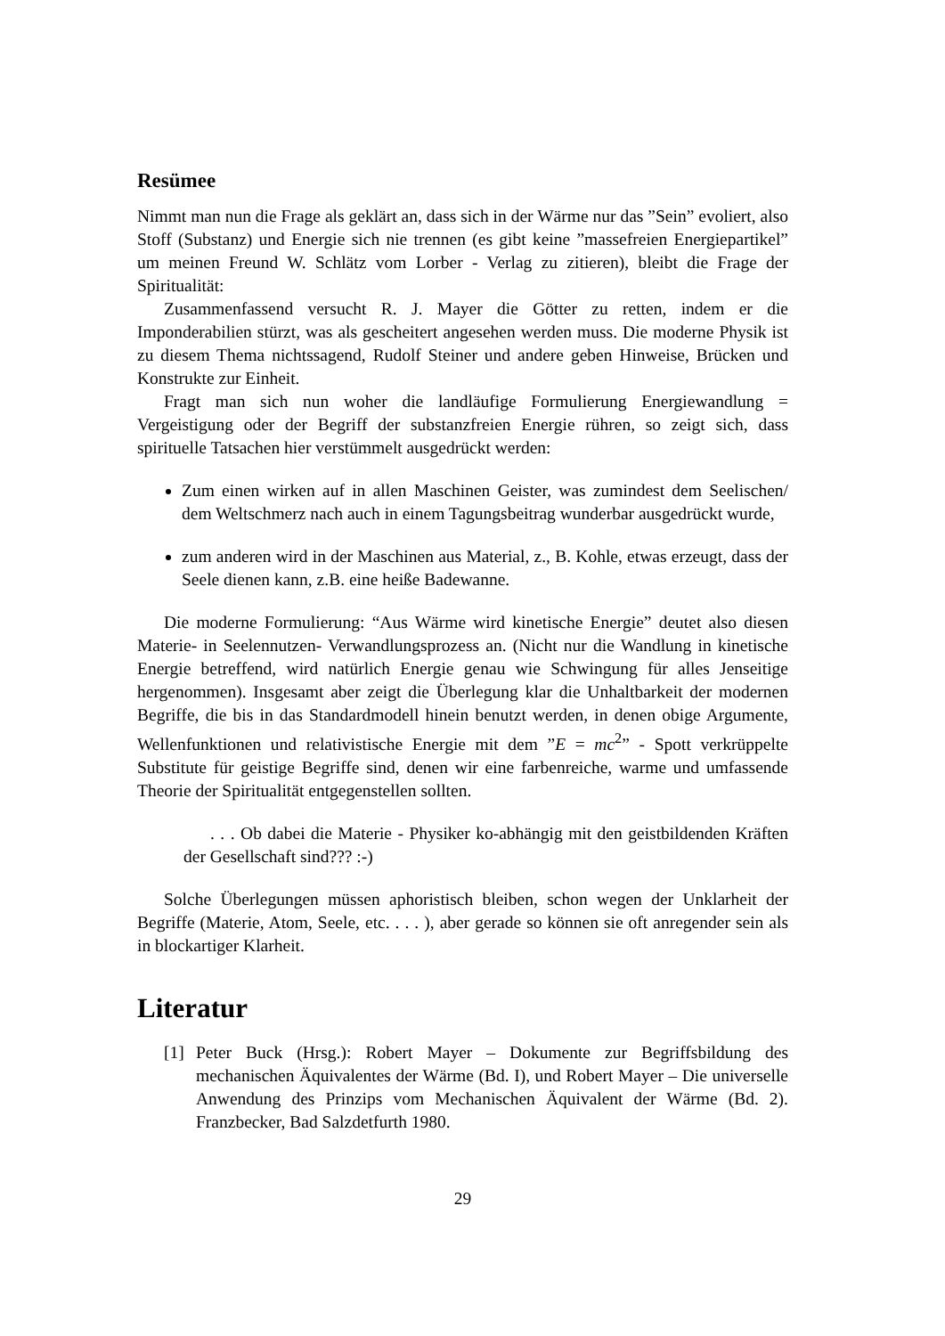Resümee
Nimmt man nun die Frage als geklärt an, dass sich in der Wärme nur das ”Sein” evoliert, also Stoff (Substanz) und Energie sich nie trennen (es gibt keine ”massefreien Energiepartikel” um meinen Freund W. Schlätz vom Lorber - Verlag zu zitieren), bleibt die Frage der Spiritualität:
Zusammenfassend versucht R. J. Mayer die Götter zu retten, indem er die Imponderabilien stürzt, was als gescheitert angesehen werden muss. Die moderne Physik ist zu diesem Thema nichtssagend, Rudolf Steiner und andere geben Hinweise, Brücken und Konstrukte zur Einheit.
Fragt man sich nun woher die landläufige Formulierung Energiewandlung = Vergeistigung oder der Begriff der substanzfreien Energie rühren, so zeigt sich, dass spirituelle Tatsachen hier verstümmelt ausgedrückt werden:
Zum einen wirken auf in allen Maschinen Geister, was zumindest dem Seelischen/ dem Weltschmerz nach auch in einem Tagungsbeitrag wunderbar ausgedrückt wurde,
zum anderen wird in der Maschinen aus Material, z., B. Kohle, etwas erzeugt, dass der Seele dienen kann, z.B. eine heiße Badewanne.
Die moderne Formulierung: “Aus Wärme wird kinetische Energie” deutet also diesen Materie- in Seelennutzen- Verwandlungsprozess an. (Nicht nur die Wandlung in kinetische Energie betreffend, wird natürlich Energie genau wie Schwingung für alles Jenseitige hergenommen). Insgesamt aber zeigt die Überlegung klar die Unhaltbarkeit der modernen Begriffe, die bis in das Standardmodell hinein benutzt werden, in denen obige Argumente, Wellenfunktionen und relativistische Energie mit dem ”E = mc<sup>2</sup>” - Spott verkrüppelte Substitute für geistige Begriffe sind, denen wir eine farbenreiche, warme und umfassende Theorie der Spiritualität entgegenstellen sollten.
. . . Ob dabei die Materie - Physiker ko-abhängig mit den geistbildenden Kräften der Gesellschaft sind??? :-)
Solche Überlegungen müssen aphoristisch bleiben, schon wegen der Unklarheit der Begriffe (Materie, Atom, Seele, etc. . . . ), aber gerade so können sie oft anregender sein als in blockartiger Klarheit.
Literatur
[1] Peter Buck (Hrsg.): Robert Mayer – Dokumente zur Begriffsbildung des mechanischen Äquivalentes der Wärme (Bd. I), und Robert Mayer – Die universelle Anwendung des Prinzips vom Mechanischen Äquivalent der Wärme (Bd. 2). Franzbecker, Bad Salzdetfurth 1980.
29